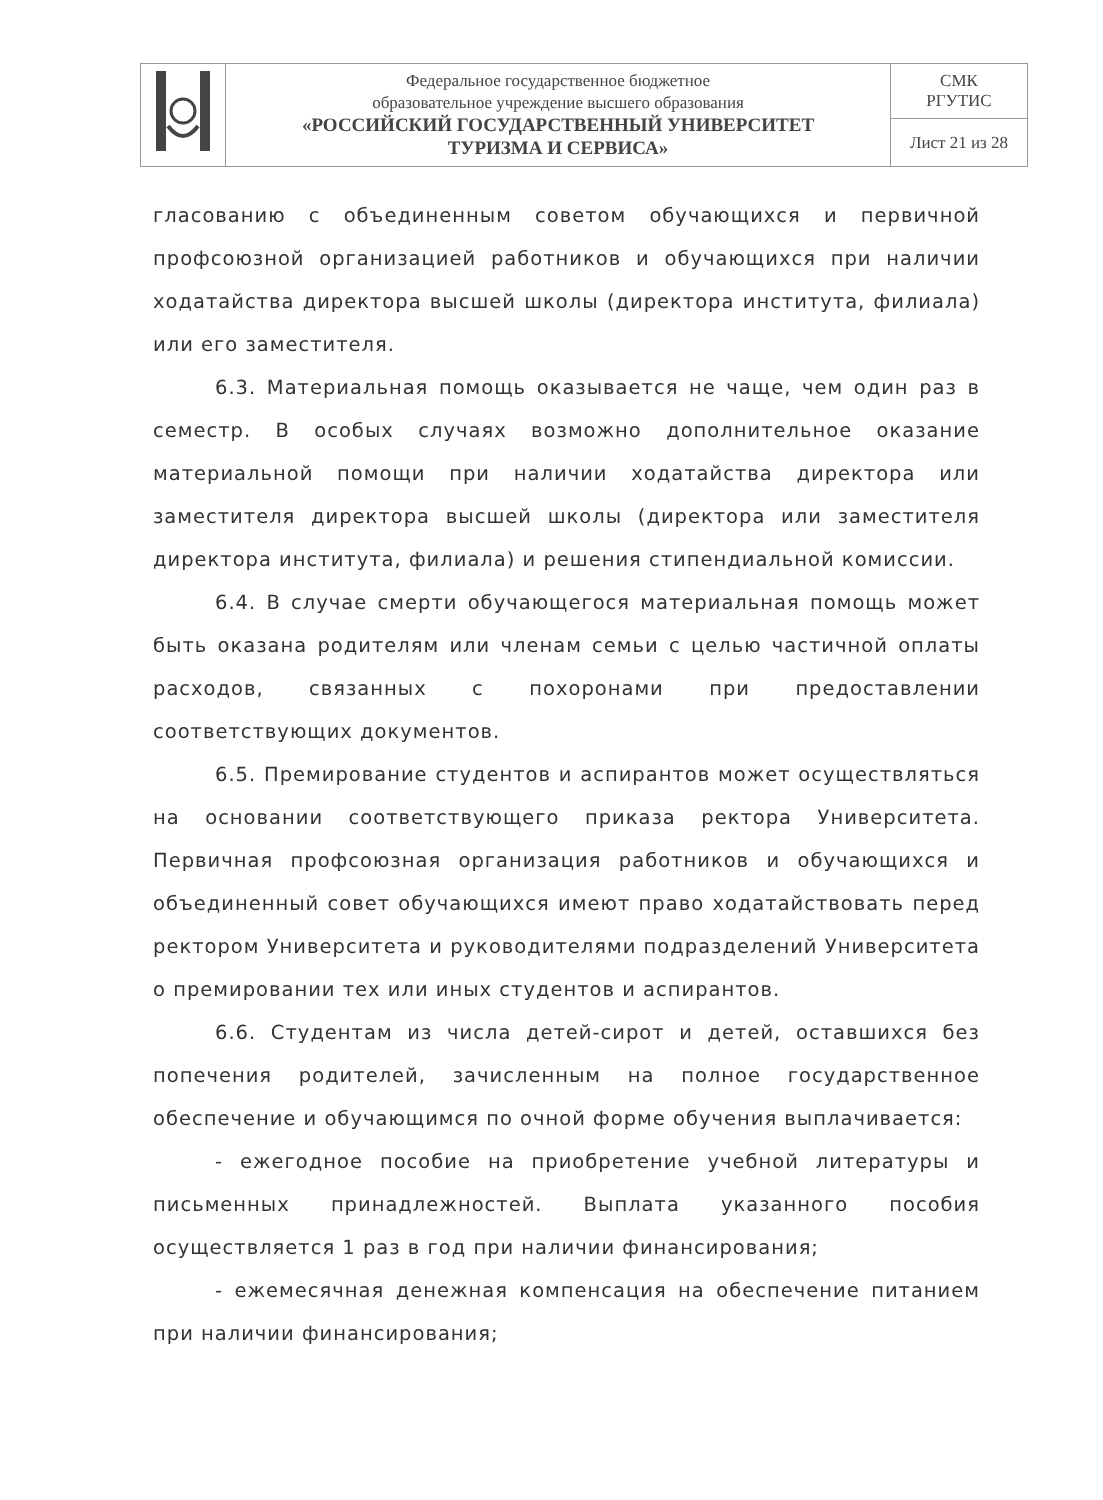| | Федеральное государственное бюджетное образовательное учреждение высшего образования «РОССИЙСКИЙ ГОСУДАРСТВЕННЫЙ УНИВЕРСИТЕТ ТУРИЗМА И СЕРВИСА» | СМК РГУТИС |
| | | Лист 21 из 28 |
гласованию с объединенным советом обучающихся и первичной профсоюзной организацией работников и обучающихся при наличии ходатайства директора высшей школы (директора института, филиала) или его заместителя.
6.3. Материальная помощь оказывается не чаще, чем один раз в семестр. В особых случаях возможно дополнительное оказание материальной помощи при наличии ходатайства директора или заместителя директора высшей школы (директора или заместителя директора института, филиала) и решения стипендиальной комиссии.
6.4. В случае смерти обучающегося материальная помощь может быть оказана родителям или членам семьи с целью частичной оплаты расходов, связанных с похоронами при предоставлении соответствующих документов.
6.5. Премирование студентов и аспирантов может осуществляться на основании соответствующего приказа ректора Университета. Первичная профсоюзная организация работников и обучающихся и объединенный совет обучающихся имеют право ходатайствовать перед ректором Университета и руководителями подразделений Университета о премировании тех или иных студентов и аспирантов.
6.6. Студентам из числа детей-сирот и детей, оставшихся без попечения родителей, зачисленным на полное государственное обеспечение и обучающимся по очной форме обучения выплачивается:
- ежегодное пособие на приобретение учебной литературы и письменных принадлежностей. Выплата указанного пособия осуществляется 1 раз в год при наличии финансирования;
- ежемесячная денежная компенсация на обеспечение питанием при наличии финансирования;